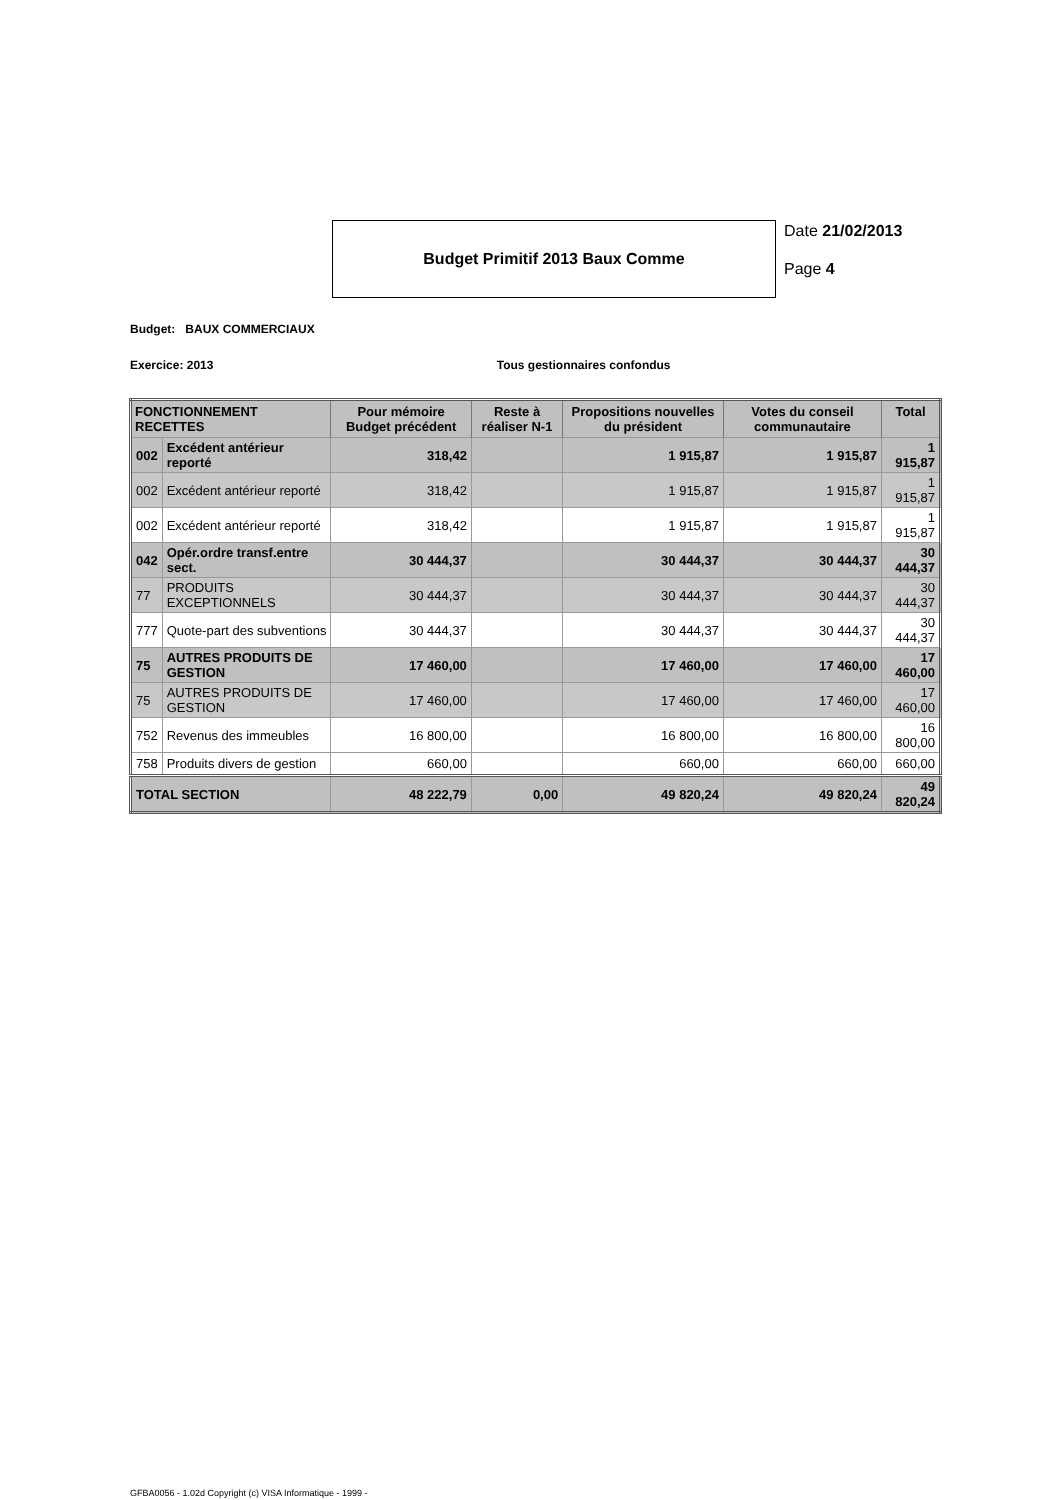Budget Primitif 2013 Baux Comme
Date 21/02/2013
Page 4
Budget: BAUX COMMERCIAUX
Exercice: 2013 Tous gestionnaires confondus
| FONCTIONNEMENT RECETTES | | Pour mémoire Budget précédent | Reste à réaliser N-1 | Propositions nouvelles du président | Votes du conseil communautaire | Total |
| --- | --- | --- | --- | --- | --- | --- |
| 002 | Excédent antérieur reporté | 318,42 | | 1 915,87 | 1 915,87 | 1 915,87 |
| 002 | Excédent antérieur reporté | 318,42 | | 1 915,87 | 1 915,87 | 1 915,87 |
| 002 | Excédent antérieur reporté | 318,42 | | 1 915,87 | 1 915,87 | 1 915,87 |
| 042 | Opér.ordre transf.entre sect. | 30 444,37 | | 30 444,37 | 30 444,37 | 30 444,37 |
| 77 | PRODUITS EXCEPTIONNELS | 30 444,37 | | 30 444,37 | 30 444,37 | 30 444,37 |
| 777 | Quote-part des subventions | 30 444,37 | | 30 444,37 | 30 444,37 | 30 444,37 |
| 75 | AUTRES PRODUITS DE GESTION | 17 460,00 | | 17 460,00 | 17 460,00 | 17 460,00 |
| 75 | AUTRES PRODUITS DE GESTION | 17 460,00 | | 17 460,00 | 17 460,00 | 17 460,00 |
| 752 | Revenus des immeubles | 16 800,00 | | 16 800,00 | 16 800,00 | 16 800,00 |
| 758 | Produits divers de gestion | 660,00 | | 660,00 | 660,00 | 660,00 |
| TOTAL SECTION | | 48 222,79 | 0,00 | 49 820,24 | 49 820,24 | 49 820,24 |
GFBA0056 - 1.02d Copyright (c) VISA Informatique - 1999 -